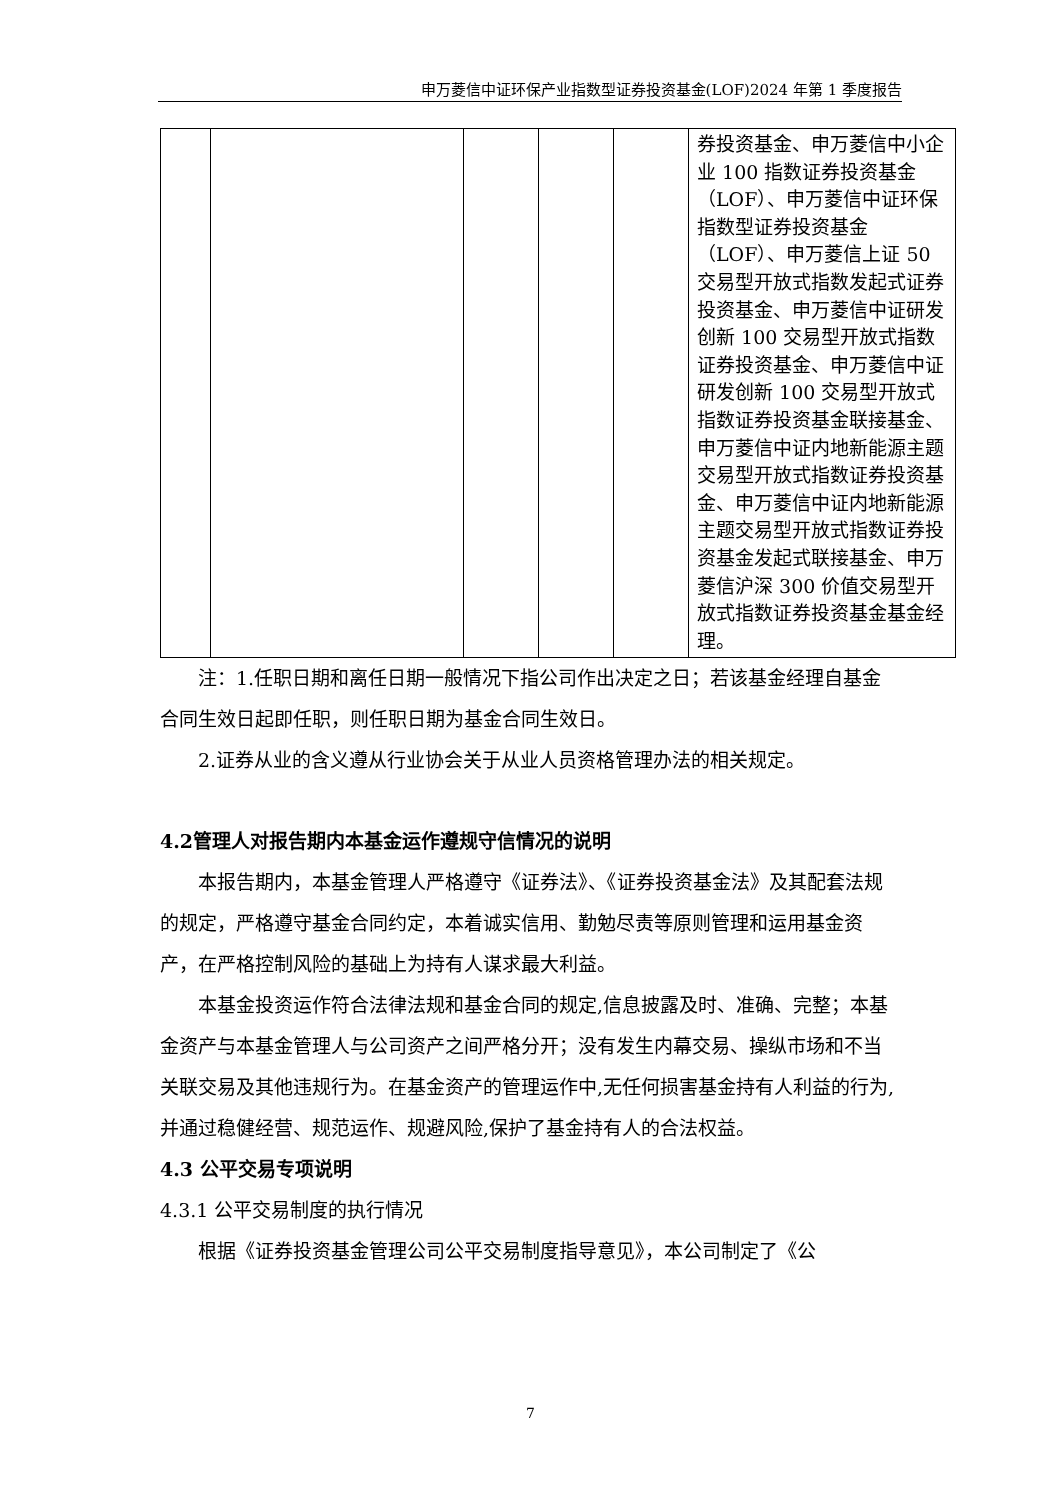申万菱信中证环保产业指数型证券投资基金(LOF)2024 年第 1 季度报告
| | | | | | 券投资基金、申万菱信中小企业 100 指数证券投资基金（LOF）、申万菱信中证环保指数型证券投资基金（LOF）、申万菱信上证 50 交易型开放式指数发起式证券投资基金、申万菱信中证研发创新 100 交易型开放式指数证券投资基金、申万菱信中证研发创新 100 交易型开放式指数证券投资基金联接基金、申万菱信中证内地新能源主题交易型开放式指数证券投资基金、申万菱信中证内地新能源主题交易型开放式指数证券投资基金发起式联接基金、申万菱信沪深 300 价值交易型开放式指数证券投资基金基金经理。 |
注：1.任职日期和离任日期一般情况下指公司作出决定之日；若该基金经理自基金合同生效日起即任职，则任职日期为基金合同生效日。
2.证券从业的含义遵从行业协会关于从业人员资格管理办法的相关规定。
4.2管理人对报告期内本基金运作遵规守信情况的说明
本报告期内，本基金管理人严格遵守《证券法》、《证券投资基金法》及其配套法规的规定，严格遵守基金合同约定，本着诚实信用、勤勉尽责等原则管理和运用基金资产，在严格控制风险的基础上为持有人谋求最大利益。
本基金投资运作符合法律法规和基金合同的规定,信息披露及时、准确、完整；本基金资产与本基金管理人与公司资产之间严格分开；没有发生内幕交易、操纵市场和不当关联交易及其他违规行为。在基金资产的管理运作中,无任何损害基金持有人利益的行为,并通过稳健经营、规范运作、规避风险,保护了基金持有人的合法权益。
4.3 公平交易专项说明
4.3.1 公平交易制度的执行情况
根据《证券投资基金管理公司公平交易制度指导意见》，本公司制定了《公
7